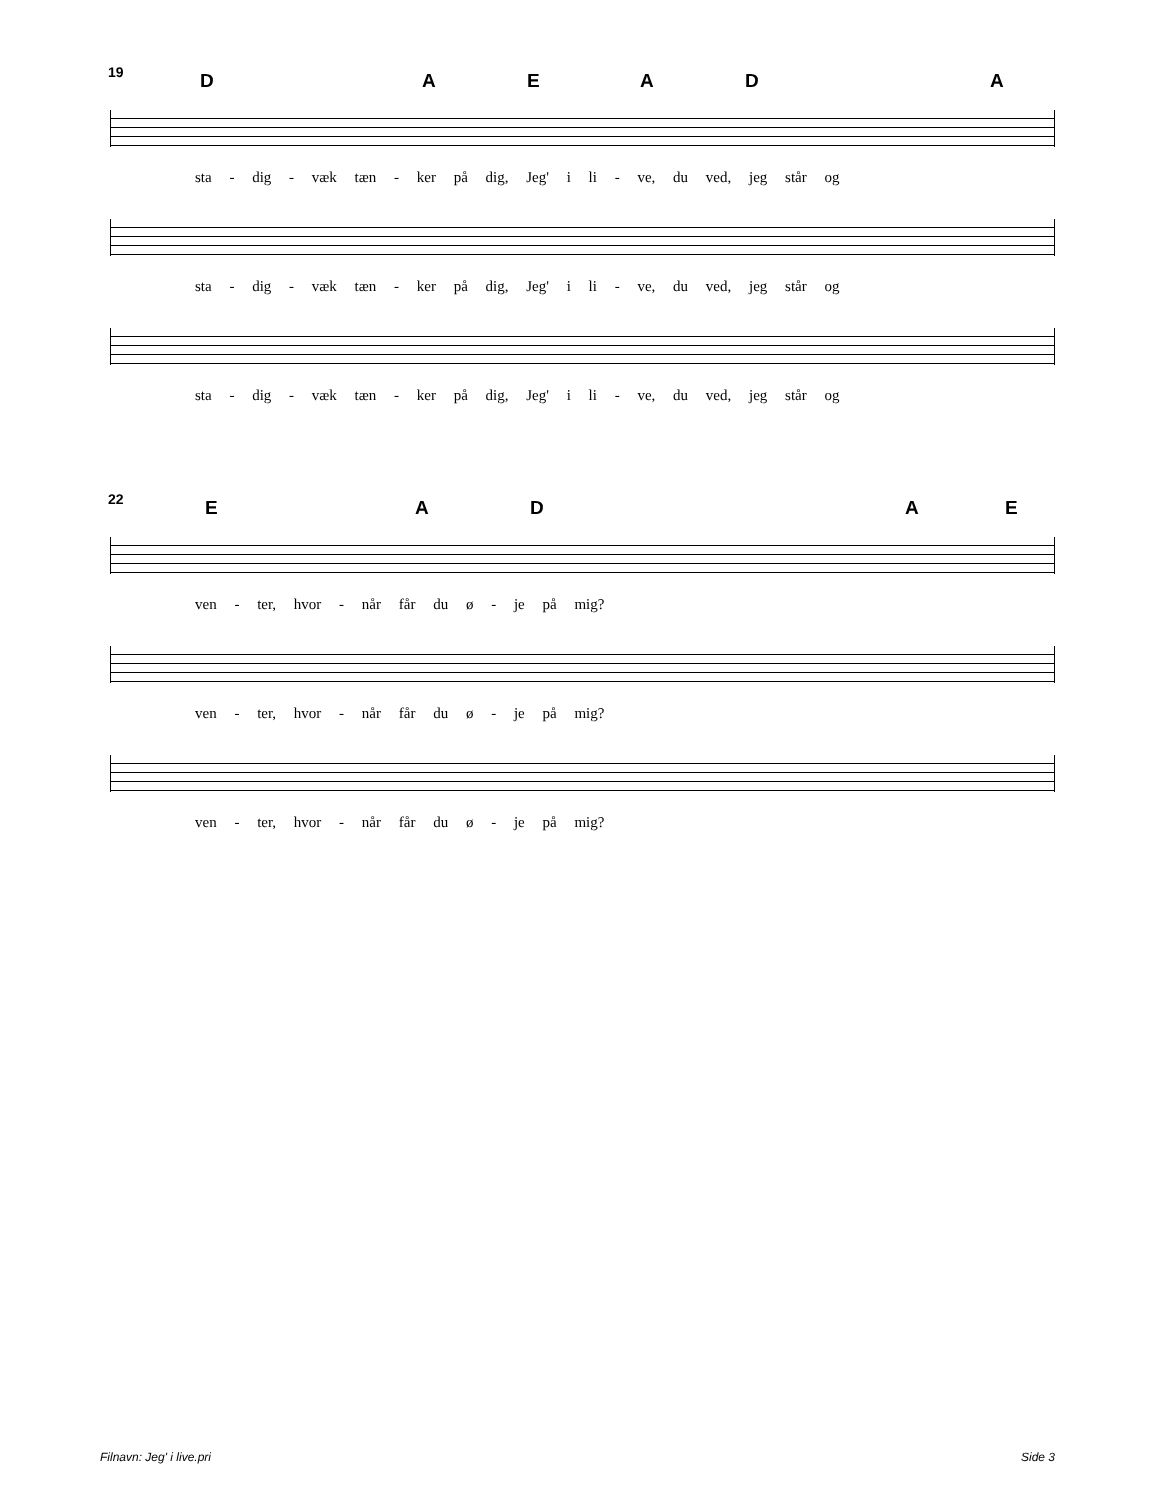19 D A E A D A
sta - dig - væk tæn - ker på dig, Jeg' i li - ve, du ved, jeg står og
sta - dig - væk tæn - ker på dig, Jeg' i li - ve, du ved, jeg står og
sta - dig - væk tæn - ker på dig, Jeg' i li - ve, du ved, jeg står og
22 E A D A E
ven - ter, hvor - når får du ø - je på mig?
ven - ter, hvor - når får du ø - je på mig?
ven - ter, hvor - når får du ø - je på mig?
Filnavn: Jeg' i live.pri Side 3